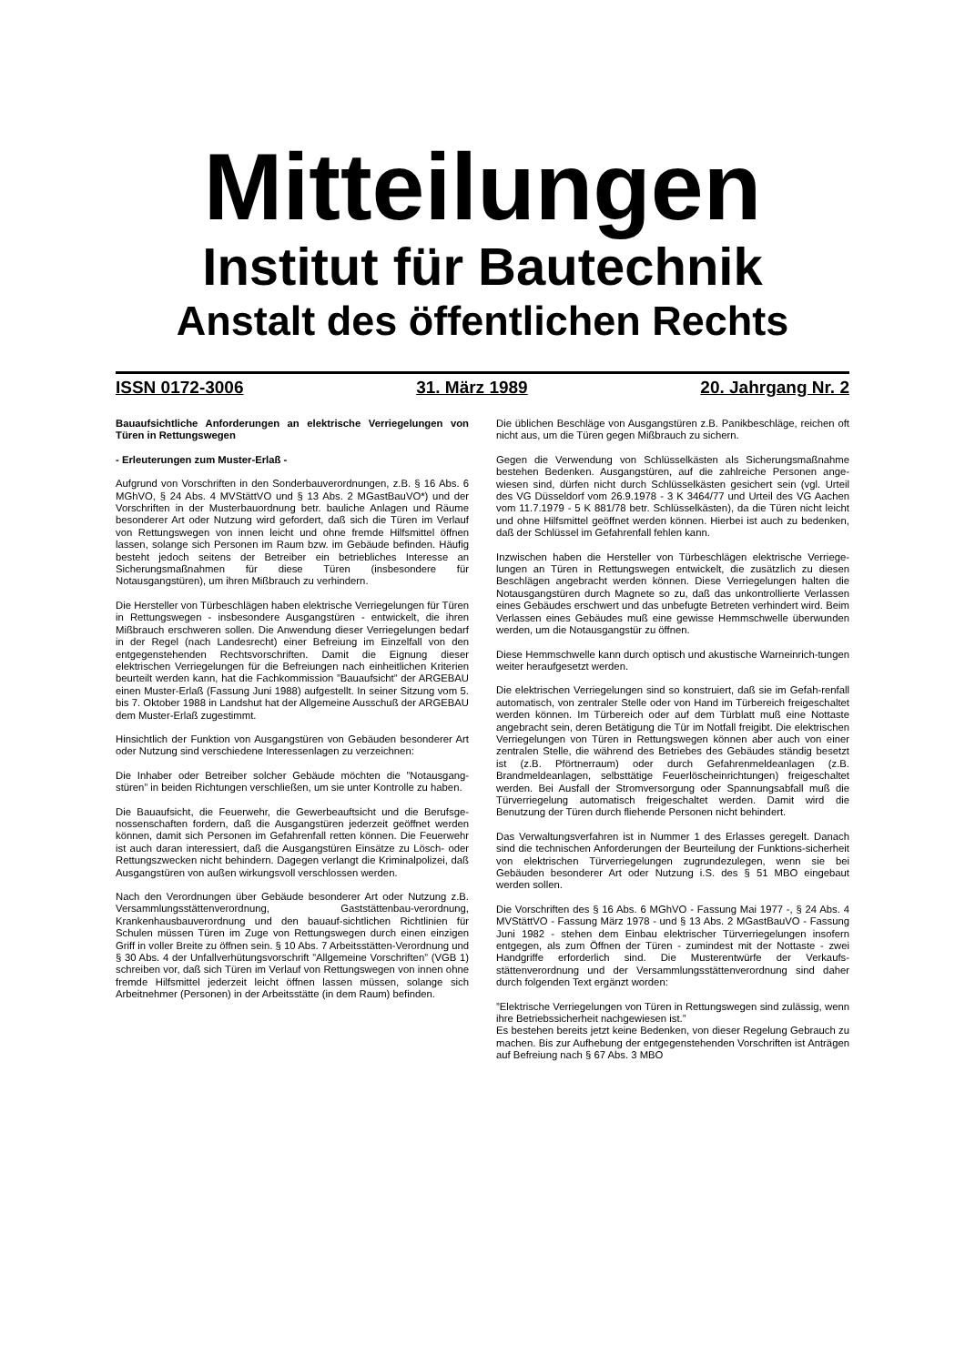Mitteilungen
Institut für Bautechnik
Anstalt des öffentlichen Rechts
ISSN 0172-3006 31. März 1989 20. Jahrgang Nr. 2
Bauaufsichtliche Anforderungen an elektrische Verriegelungen von Türen in Rettungswegen
- Erleuterungen zum Muster-Erlaß -
Aufgrund von Vorschriften in den Sonderbauverordnungen, z.B. § 16 Abs. 6 MGhVO, § 24 Abs. 4 MVStättVO und § 13 Abs. 2 MGastBauVO*) und der Vorschriften in der Musterbauordnung betr. bauliche Anlagen und Räume besonderer Art oder Nutzung wird gefordert, daß sich die Türen im Verlauf von Rettungswegen von innen leicht und ohne fremde Hilfsmittel öffnen lassen, solange sich Personen im Raum bzw. im Gebäude befinden. Häufig besteht jedoch seitens der Betreiber ein betriebliches Interesse an Sicherungsmaßnahmen für diese Türen (insbesondere für Notausgangstüren), um ihren Mißbrauch zu verhindern.
Die Hersteller von Türbeschlägen haben elektrische Verriegelungen für Türen in Rettungswegen - insbesondere Ausgangstüren - entwickelt, die ihren Mißbrauch erschweren sollen. Die Anwendung dieser Verriegelungen bedarf in der Regel (nach Landesrecht) einer Befreiung im Einzelfall von den entgegenstehenden Rechtsvorschriften. Damit die Eignung dieser elektrischen Verriegelungen für die Befreiungen nach einheitlichen Kriterien beurteilt werden kann, hat die Fachkommission ”Bauaufsicht” der ARGEBAU einen Muster-Erlaß (Fassung Juni 1988) aufgestellt. In seiner Sitzung vom 5. bis 7. Oktober 1988 in Landshut hat der Allgemeine Ausschuß der ARGEBAU dem Muster-Erlaß zugestimmt.
Hinsichtlich der Funktion von Ausgangstüren von Gebäuden besonderer Art oder Nutzung sind verschiedene Interessenlagen zu verzeichnen:
Die Inhaber oder Betreiber solcher Gebäude möchten die ”Notausgang-stüren” in beiden Richtungen verschließen, um sie unter Kontrolle zu haben.
Die Bauaufsicht, die Feuerwehr, die Gewerbeauftsicht und die Berufsge- nossenschaften fordern, daß die Ausgangstüren jederzeit geöffnet werden können, damit sich Personen im Gefahrenfall retten können. Die Feuerwehr ist auch daran interessiert, daß die Ausgangstüren Einsätze zu Lösch- oder Rettungszwecken nicht behindern. Dagegen verlangt die Kriminalpolizei, daß Ausgangstüren von außen wirkungsvoll verschlossen werden.
Nach den Verordnungen über Gebäude besonderer Art oder Nutzung z.B. Versammlungsstättenverordnung, Gaststättenbau-verordnung, Krankenhausbauverordnung und den bauauf-sichtlichen Richtlinien für Schulen müssen Türen im Zuge von Rettungswegen durch einen einzigen Griff in voller Breite zu öffnen sein. § 10 Abs. 7 Arbeitsstätten-Verordnung und § 30 Abs. 4 der Unfallverhütungsvorschrift ”Allgemeine Vorschriften” (VGB 1) schreiben vor, daß sich Türen im Verlauf von Rettungswegen von innen ohne fremde Hilfsmittel jederzeit leicht öffnen lassen müssen, solange sich Arbeitnehmer (Personen) in der Arbeitsstätte (in dem Raum) befinden.
Die üblichen Beschläge von Ausgangstüren z.B. Panikbeschläge, reichen oft nicht aus, um die Türen gegen Mißbrauch zu sichern.
Gegen die Verwendung von Schlüsselkästen als Sicherungsmaßnahme bestehen Bedenken. Ausgangstüren, auf die zahlreiche Personen ange-wiesen sind, dürfen nicht durch Schlüsselkästen gesichert sein (vgl. Urteil des VG Düsseldorf vom 26.9.1978 - 3 K 3464/77 und Urteil des VG Aachen vom 11.7.1979 - 5 K 881/78 betr. Schlüsselkästen), da die Türen nicht leicht und ohne Hilfsmittel geöffnet werden können. Hierbei ist auch zu bedenken, daß der Schlüssel im Gefahrenfall fehlen kann.
Inzwischen haben die Hersteller von Türbeschlägen elektrische Verriege-lungen an Türen in Rettungswegen entwickelt, die zusätzlich zu diesen Beschlägen angebracht werden können. Diese Verriegelungen halten die Notausgangstüren durch Magnete so zu, daß das unkontrollierte Verlassen eines Gebäudes erschwert und das unbefugte Betreten verhindert wird. Beim Verlassen eines Gebäudes muß eine gewisse Hemmschwelle überwunden werden, um die Notausgangstür zu öffnen.
Diese Hemmschwelle kann durch optisch und akustische Warneinrich-tungen weiter heraufgesetzt werden.
Die elektrischen Verriegelungen sind so konstruiert, daß sie im Gefah-renfall automatisch, von zentraler Stelle oder von Hand im Türbereich freigeschaltet werden können. Im Türbereich oder auf dem Türblatt muß eine Nottaste angebracht sein, deren Betätigung die Tür im Notfall freigibt. Die elektrischen Verriegelungen von Türen in Rettungswegen können aber auch von einer zentralen Stelle, die während des Betriebes des Gebäudes ständig besetzt ist (z.B. Pförtnerraum) oder durch Gefahrenmeldeanlagen (z.B. Brandmeldeanlagen, selbsttätige Feuerlöscheinrichtungen) freigeschaltet werden. Bei Ausfall der Stromversorgung oder Spannungsabfall muß die Türverriegelung automatisch freigeschaltet werden. Damit wird die Benutzung der Türen durch fliehende Personen nicht behindert.
Das Verwaltungsverfahren ist in Nummer 1 des Erlasses geregelt. Danach sind die technischen Anforderungen der Beurteilung der Funktions-sicherheit von elektrischen Türverriegelungen zugrundezulegen, wenn sie bei Gebäuden besonderer Art oder Nutzung i.S. des § 51 MBO eingebaut werden sollen.
Die Vorschriften des § 16 Abs. 6 MGhVO - Fassung Mai 1977 -, § 24 Abs. 4 MVStättVO - Fassung März 1978 - und § 13 Abs. 2 MGastBauVO - Fassung Juni 1982 - stehen dem Einbau elektrischer Türverriegelungen insofern entgegen, als zum Öffnen der Türen - zumindest mit der Nottaste - zwei Handgriffe erforderlich sind. Die Musterentwürfe der Verkaufs-stättenverordnung und der Versammlungsstättenverordnung sind daher durch folgenden Text ergänzt worden:
”Elektrische Verriegelungen von Türen in Rettungswegen sind zulässig, wenn ihre Betriebssicherheit nachgewiesen ist.”
Es bestehen bereits jetzt keine Bedenken, von dieser Regelung Gebrauch zu machen. Bis zur Aufhebung der entgegenstehenden Vorschriften ist Anträgen auf Befreiung nach § 67 Abs. 3 MBO